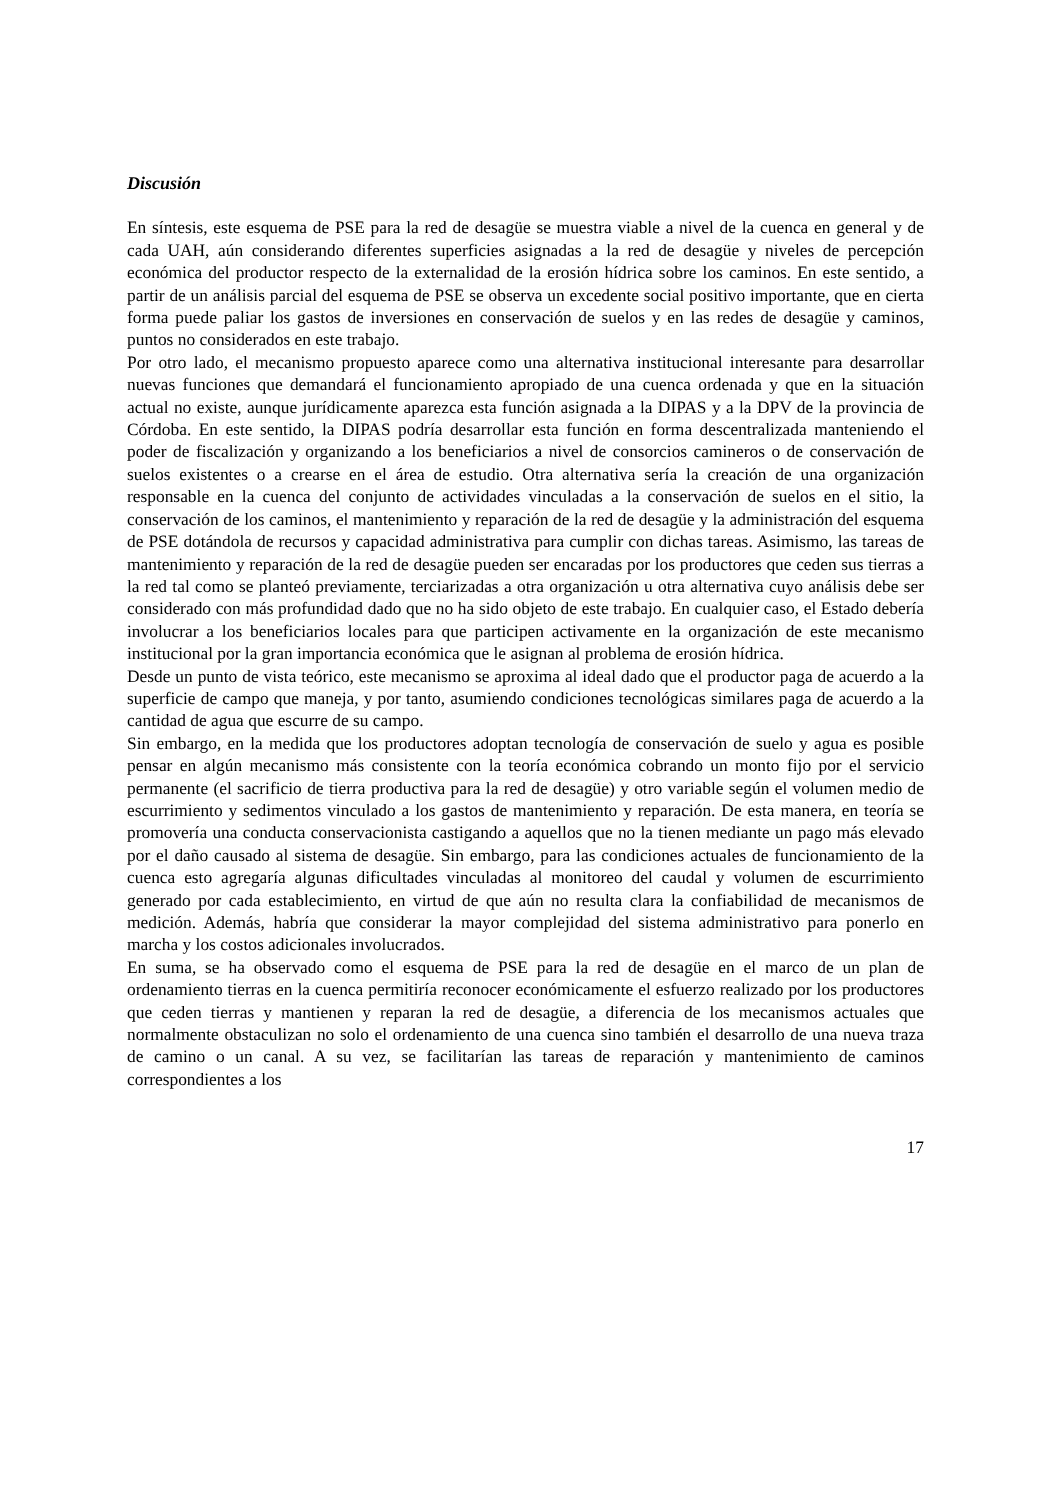Discusión
En síntesis, este esquema de PSE para la red de desagüe se muestra viable a nivel de la cuenca en general y de cada UAH, aún considerando diferentes superficies asignadas a la red de desagüe y niveles de percepción económica del productor respecto de la externalidad de la erosión hídrica sobre los caminos. En este sentido, a partir de un análisis parcial del esquema de PSE se observa un excedente social positivo importante, que en cierta forma puede paliar los gastos de inversiones en conservación de suelos y en las redes de desagüe y caminos, puntos no considerados en este trabajo.
Por otro lado, el mecanismo propuesto aparece como una alternativa institucional interesante para desarrollar nuevas funciones que demandará el funcionamiento apropiado de una cuenca ordenada y que en la situación actual no existe, aunque jurídicamente aparezca esta función asignada a la DIPAS y a la DPV de la provincia de Córdoba. En este sentido, la DIPAS podría desarrollar esta función en forma descentralizada manteniendo el poder de fiscalización y organizando a los beneficiarios a nivel de consorcios camineros o de conservación de suelos existentes o a crearse en el área de estudio. Otra alternativa sería la creación de una organización responsable en la cuenca del conjunto de actividades vinculadas a la conservación de suelos en el sitio, la conservación de los caminos, el mantenimiento y reparación de la red de desagüe y la administración del esquema de PSE dotándola de recursos y capacidad administrativa para cumplir con dichas tareas. Asimismo, las tareas de mantenimiento y reparación de la red de desagüe pueden ser encaradas por los productores que ceden sus tierras a la red tal como se planteó previamente, terciarizadas a otra organización u otra alternativa cuyo análisis debe ser considerado con más profundidad dado que no ha sido objeto de este trabajo. En cualquier caso, el Estado debería involucrar a los beneficiarios locales para que participen activamente en la organización de este mecanismo institucional por la gran importancia económica que le asignan al problema de erosión hídrica.
Desde un punto de vista teórico, este mecanismo se aproxima al ideal dado que el productor paga de acuerdo a la superficie de campo que maneja, y por tanto, asumiendo condiciones tecnológicas similares paga de acuerdo a la cantidad de agua que escurre de su campo.
Sin embargo, en la medida que los productores adoptan tecnología de conservación de suelo y agua es posible pensar en algún mecanismo más consistente con la teoría económica cobrando un monto fijo por el servicio permanente (el sacrificio de tierra productiva para la red de desagüe) y otro variable según el volumen medio de escurrimiento y sedimentos vinculado a los gastos de mantenimiento y reparación. De esta manera, en teoría se promovería una conducta conservacionista castigando a aquellos que no la tienen mediante un pago más elevado por el daño causado al sistema de desagüe. Sin embargo, para las condiciones actuales de funcionamiento de la cuenca esto agregaría algunas dificultades vinculadas al monitoreo del caudal y volumen de escurrimiento generado por cada establecimiento, en virtud de que aún no resulta clara la confiabilidad de mecanismos de medición. Además, habría que considerar la mayor complejidad del sistema administrativo para ponerlo en marcha y los costos adicionales involucrados.
En suma, se ha observado como el esquema de PSE para la red de desagüe en el marco de un plan de ordenamiento tierras en la cuenca permitiría reconocer económicamente el esfuerzo realizado por los productores que ceden tierras y mantienen y reparan la red de desagüe, a diferencia de los mecanismos actuales que normalmente obstaculizan no solo el ordenamiento de una cuenca sino también el desarrollo de una nueva traza de camino o un canal. A su vez, se facilitarían las tareas de reparación y mantenimiento de caminos correspondientes a los
17